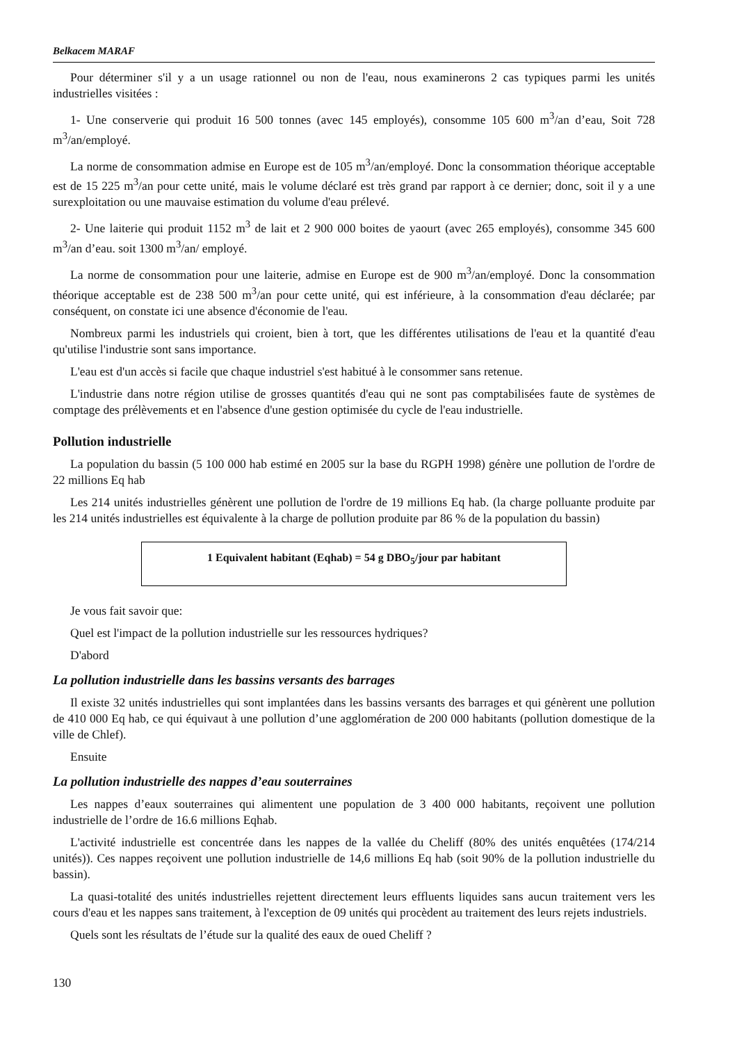Belkacem MARAF
Pour déterminer s'il y a un usage rationnel ou non de l'eau, nous examinerons 2 cas typiques parmi les unités industrielles visitées :
1- Une conserverie qui produit 16 500 tonnes (avec 145 employés), consomme 105 600 m<sup>3</sup>/an d’eau, Soit 728 m<sup>3</sup>/an/employé.
La norme de consommation admise en Europe est de 105 m<sup>3</sup>/an/employé. Donc la consommation théorique acceptable est de 15 225 m<sup>3</sup>/an pour cette unité, mais le volume déclaré est très grand par rapport à ce dernier; donc, soit il y a une surexploitation ou une mauvaise estimation du volume d'eau prélevé.
2- Une laiterie qui produit 1152 m<sup>3</sup> de lait et 2 900 000 boites de yaourt (avec 265 employés), consomme 345 600 m<sup>3</sup>/an d’eau. soit 1300 m<sup>3</sup>/an/ employé.
La norme de consommation pour une laiterie, admise en Europe est de 900 m<sup>3</sup>/an/employé. Donc la consommation théorique acceptable est de 238 500 m<sup>3</sup>/an pour cette unité, qui est inférieure, à la consommation d'eau déclarée; par conséquent, on constate ici une absence d'économie de l'eau.
Nombreux parmi les industriels qui croient, bien à tort, que les différentes utilisations de l'eau et la quantité d'eau qu'utilise l'industrie sont sans importance.
L'eau est d'un accès si facile que chaque industriel s'est habitué à le consommer sans retenue.
L'industrie dans notre région utilise de grosses quantités d'eau qui ne sont pas comptabilisées faute de systèmes de comptage des prélèvements et en l'absence d'une gestion optimisée du cycle de l'eau industrielle.
Pollution industrielle
La population du bassin (5 100 000 hab estimé en 2005 sur la base du RGPH 1998) génère une pollution de l'ordre de 22 millions Eq hab
Les 214 unités industrielles génèrent une pollution de l'ordre de 19 millions Eq hab. (la charge polluante produite par les 214 unités industrielles est équivalente à la charge de pollution produite par 86 % de la population du bassin)
1 Equivalent habitant (Eqhab) = 54 g DBO<sub>5</sub>/jour par habitant
Je vous fait savoir que:
Quel est l'impact de la pollution industrielle sur les ressources hydriques?
D'abord
La pollution industrielle dans les bassins versants des barrages
Il existe 32 unités industrielles qui sont implantées dans les bassins versants des barrages et qui génèrent une pollution de 410 000 Eq hab, ce qui équivaut à une pollution d’une agglomération de 200 000 habitants (pollution domestique de la ville de Chlef).
Ensuite
La pollution industrielle des nappes d’eau souterraines
Les nappes d’eaux souterraines qui alimentent une population de 3 400 000 habitants, reçoivent une pollution industrielle de l’ordre de 16.6 millions Eqhab.
L'activité industrielle est concentrée dans les nappes de la vallée du Cheliff (80% des unités enquêtées (174/214 unités)). Ces nappes reçoivent une pollution industrielle de 14,6 millions Eq hab (soit 90% de la pollution industrielle du bassin).
La quasi-totalité des unités industrielles rejettent directement leurs effluents liquides sans aucun traitement vers les cours d'eau et les nappes sans traitement, à l'exception de 09 unités qui procèdent au traitement des leurs rejets industriels.
Quels sont les résultats de l’étude sur la qualité des eaux de oued Cheliff ?
130